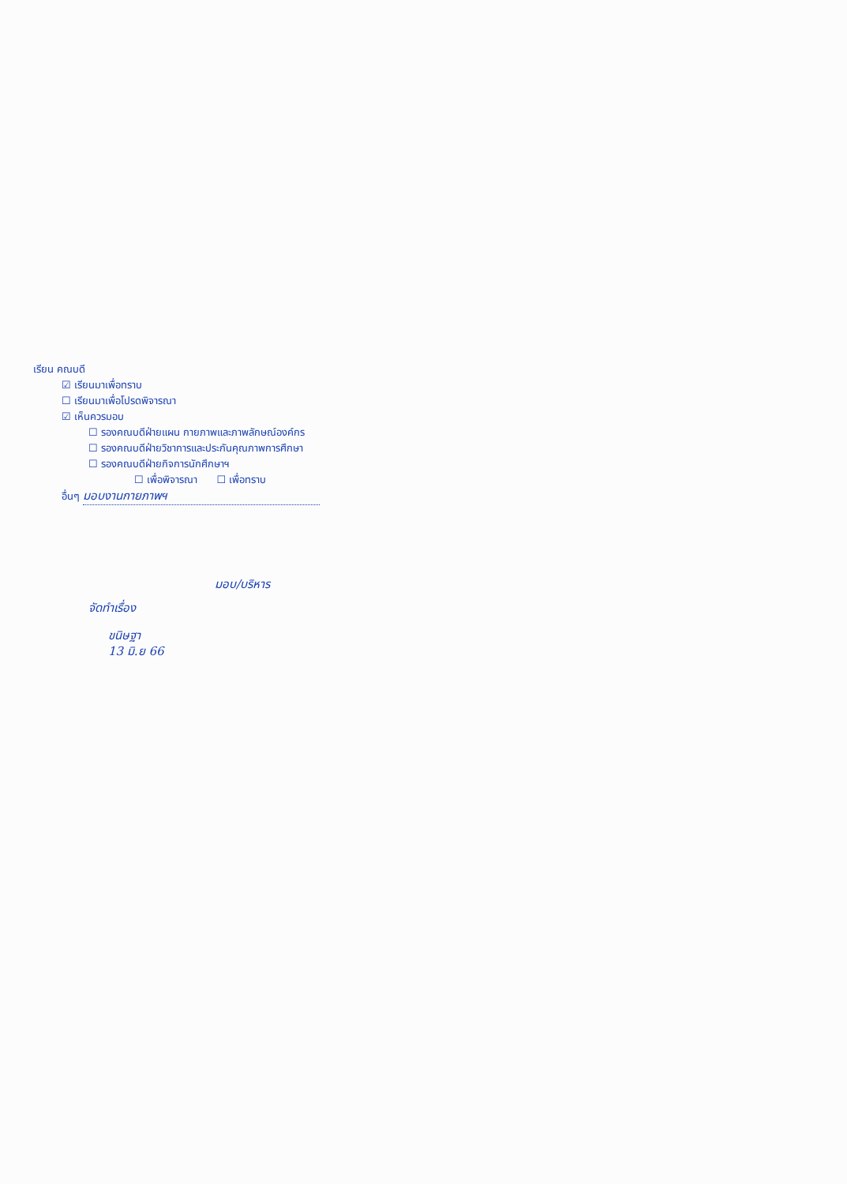เรียน คณบดี
☑ เรียนมาเพื่อทราบ
☐ เรียนมาเพื่อโปรดพิจารณา
☑ เห็นควรมอบ
☐ รองคณบดีฝ่ายแผน กายภาพและภาพลักษณ์องค์กร
☐ รองคณบดีฝ่ายวิชาการและประกันคุณภาพการศึกษา
☐ รองคณบดีฝ่ายกิจการนักศึกษาฯ
☐ เพื่อพิจารณา ☐ เพื่อทราบ
อื่นๆ มอบงานกายภาพฯ
มอบ/บริหาร
จัดทำเรื่อง
ขนิษฐา
13 มิ.ย 66